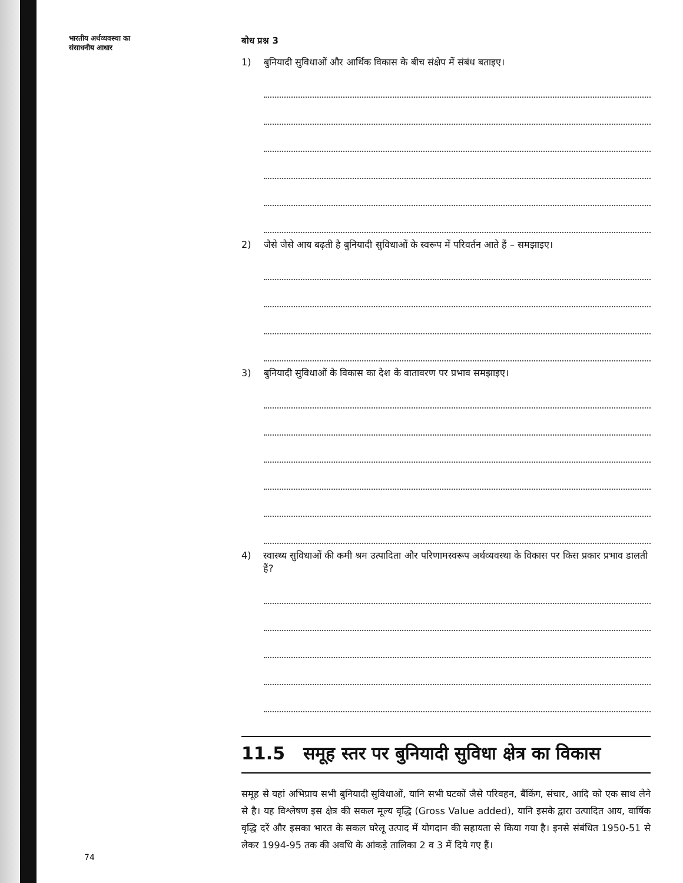भारतीय अर्थव्यवस्था का
संसाधनीय आधार
74
बोध प्रश्न 3
1) बुनियादी सुविधाओं और आर्थिक विकास के बीच संक्षेप में संबंध बताइए।
2) जैसे जैसे आय बढ़ती है बुनियादी सुविधाओं के स्वरूप में परिवर्तन आते हैं – समझाइए।
3) बुनियादी सुविधाओं के विकास का देश के वातावरण पर प्रभाव समझाइए।
4) स्वास्थ्य सुविधाओं की कमी श्रम उत्पादिता और परिणामस्वरूप अर्थव्यवस्था के विकास पर किस प्रकार प्रभाव डालती हैं?
11.5 समूह स्तर पर बुनियादी सुविधा क्षेत्र का विकास
समूह से यहां अभिप्राय सभी बुनियादी सुविधाओं, यानि सभी घटकों जैसे परिवहन, बैंकिंग, संचार, आदि को एक साथ लेने से है। यह विश्लेषण इस क्षेत्र की सकल मूल्य वृद्धि (Gross Value added), यानि इसके द्वारा उत्पादित आय, वार्षिक वृद्धि दरें और इसका भारत के सकल घरेलू उत्पाद में योगदान की सहायता से किया गया है। इनसे संबंधित 1950-51 से लेकर 1994-95 तक की अवधि के आंकड़े तालिका 2 व 3 में दिये गए हैं।